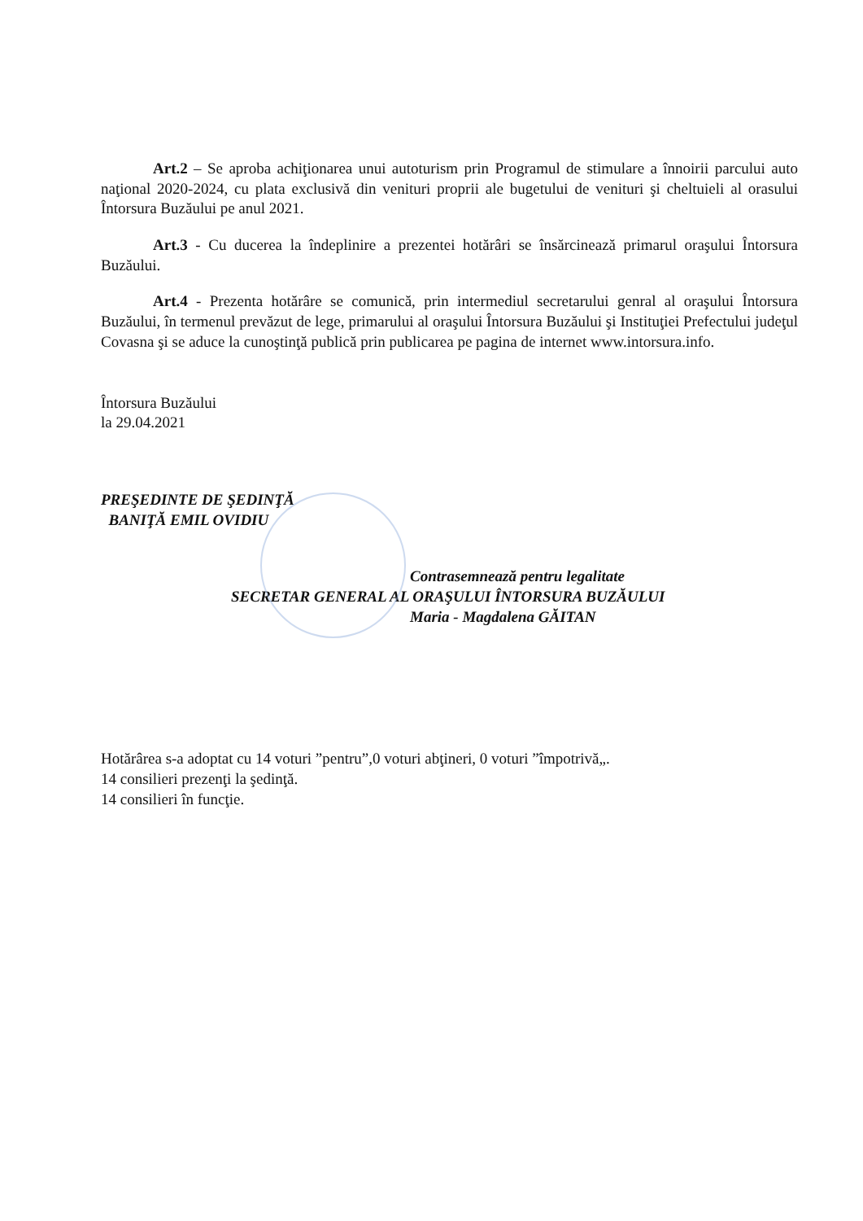Art.2 – Se aproba achiţionarea unui autoturism prin Programul de stimulare a înnoirii parcului auto naţional 2020-2024, cu plata exclusivă din venituri proprii ale bugetului de venituri şi cheltuieli al orasului Întorsura Buzăului pe anul 2021.
Art.3 - Cu ducerea la îndeplinire a prezentei hotărâri se însărcinează primarul oraşului Întorsura Buzăului.
Art.4 - Prezenta hotărâre se comunică, prin intermediul secretarului genral al oraşului Întorsura Buzăului, în termenul prevăzut de lege, primarului al oraşului Întorsura Buzăului şi Instituţiei Prefectului judeţul Covasna şi se aduce la cunoştinţă publică prin publicarea pe pagina de internet www.intorsura.info.
Întorsura Buzăului
la 29.04.2021
PREŞEDINTE DE ŞEDINŢĂ
BANIŢĂ EMIL OVIDIU
Contrasemnează pentru legalitate
SECRETAR GENERAL AL ORAŞULUI ÎNTORSURA BUZĂULUI
Maria - Magdalena GĂITAN
Hotărârea s-a adoptat cu 14 voturi ”pentru”,0 voturi abţineri, 0 voturi ”împotrivă„.
14 consilieri prezenţi la şedinţă.
14 consilieri în funcţie.